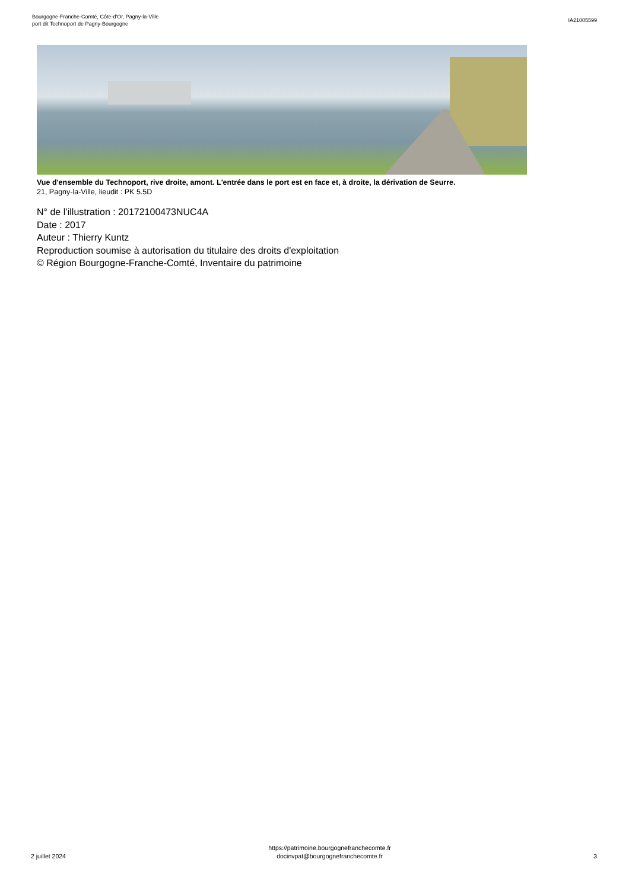Bourgogne-Franche-Comté, Côte-d'Or, Pagny-la-Ville
port dit Technoport de Pagny-Bourgogne
IA21005599
Vue d'ensemble du Technoport, rive droite, amont. L'entrée dans le port est en face et, à droite, la dérivation de Seurre.
21, Pagny-la-Ville, lieudit : PK 5.5D
N° de l’illustration : 20172100473NUC4A
Date : 2017
Auteur : Thierry Kuntz
Reproduction soumise à autorisation du titulaire des droits d'exploitation
© Région Bourgogne-Franche-Comté, Inventaire du patrimoine
2 juillet 2024
https://patrimoine.bourgognefranchecomte.fr
docinvpat@bourgognefranchecomte.fr
3